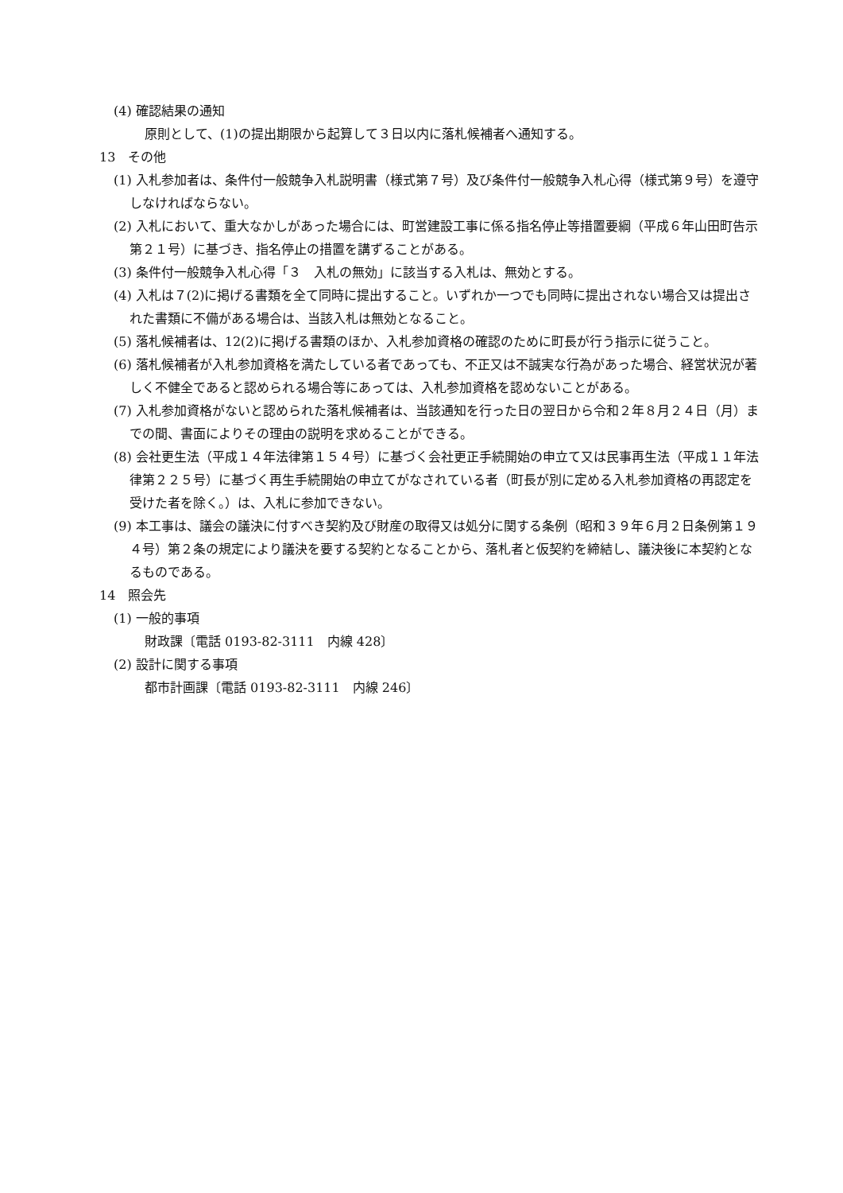(4) 確認結果の通知
原則として、(1)の提出期限から起算して３日以内に落札候補者へ通知する。
13　その他
(1) 入札参加者は、条件付一般競争入札説明書（様式第７号）及び条件付一般競争入札心得（様式第９号）を遵守しなければならない。
(2) 入札において、重大なかしがあった場合には、町営建設工事に係る指名停止等措置要綱（平成６年山田町告示第２１号）に基づき、指名停止の措置を講ずることがある。
(3) 条件付一般競争入札心得「３　入札の無効」に該当する入札は、無効とする。
(4) 入札は７(2)に掲げる書類を全て同時に提出すること。いずれか一つでも同時に提出されない場合又は提出された書類に不備がある場合は、当該入札は無効となること。
(5) 落札候補者は、12(2)に掲げる書類のほか、入札参加資格の確認のために町長が行う指示に従うこと。
(6) 落札候補者が入札参加資格を満たしている者であっても、不正又は不誠実な行為があった場合、経営状況が著しく不健全であると認められる場合等にあっては、入札参加資格を認めないことがある。
(7) 入札参加資格がないと認められた落札候補者は、当該通知を行った日の翌日から令和２年８月２４日（月）までの間、書面によりその理由の説明を求めることができる。
(8) 会社更生法（平成１４年法律第１５４号）に基づく会社更正手続開始の申立て又は民事再生法（平成１１年法律第２２５号）に基づく再生手続開始の申立てがなされている者（町長が別に定める入札参加資格の再認定を受けた者を除く。）は、入札に参加できない。
(9) 本工事は、議会の議決に付すべき契約及び財産の取得又は処分に関する条例（昭和３９年６月２日条例第１９４号）第２条の規定により議決を要する契約となることから、落札者と仮契約を締結し、議決後に本契約となるものである。
14　照会先
(1) 一般的事項
財政課〔電話 0193-82-3111　内線 428〕
(2) 設計に関する事項
都市計画課〔電話 0193-82-3111　内線 246〕